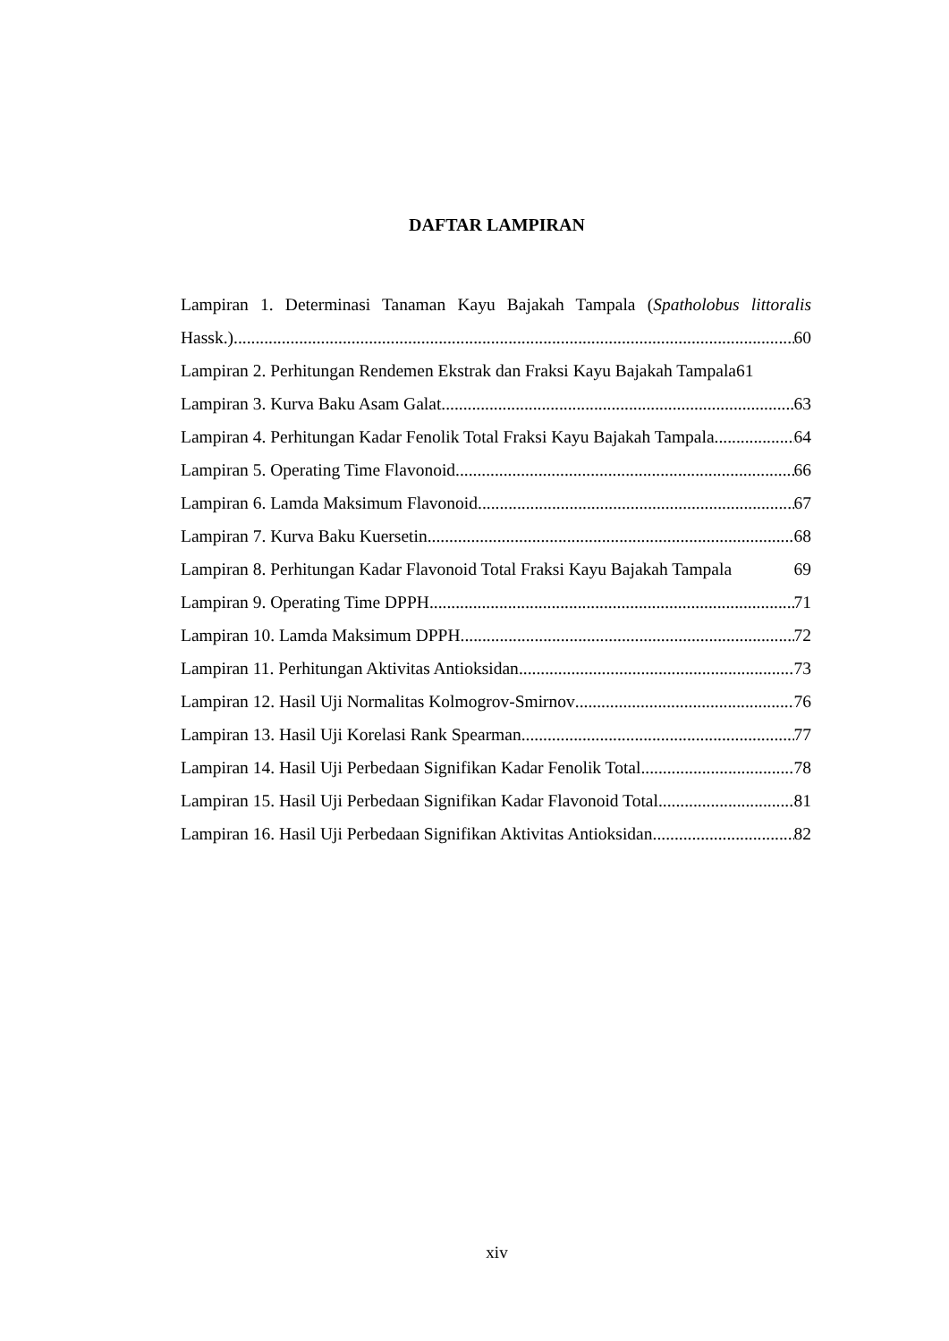DAFTAR LAMPIRAN
Lampiran 1. Determinasi Tanaman Kayu Bajakah Tampala (Spatholobus littoralis
Hassk.) 60
Lampiran 2. Perhitungan Rendemen Ekstrak dan Fraksi Kayu Bajakah Tampala 61
Lampiran 3. Kurva Baku Asam Galat 63
Lampiran 4. Perhitungan Kadar Fenolik Total Fraksi Kayu Bajakah Tampala 64
Lampiran 5. Operating Time Flavonoid 66
Lampiran 6. Lamda Maksimum Flavonoid 67
Lampiran 7. Kurva Baku Kuersetin 68
Lampiran 8. Perhitungan Kadar Flavonoid Total Fraksi Kayu Bajakah Tampala 69
Lampiran 9. Operating Time DPPH 71
Lampiran 10. Lamda Maksimum DPPH 72
Lampiran 11. Perhitungan Aktivitas Antioksidan 73
Lampiran 12. Hasil Uji Normalitas Kolmogrov-Smirnov 76
Lampiran 13. Hasil Uji Korelasi Rank Spearman 77
Lampiran 14. Hasil Uji Perbedaan Signifikan Kadar Fenolik Total 78
Lampiran 15. Hasil Uji Perbedaan Signifikan Kadar Flavonoid Total 81
Lampiran 16. Hasil Uji Perbedaan Signifikan Aktivitas Antioksidan 82
xiv